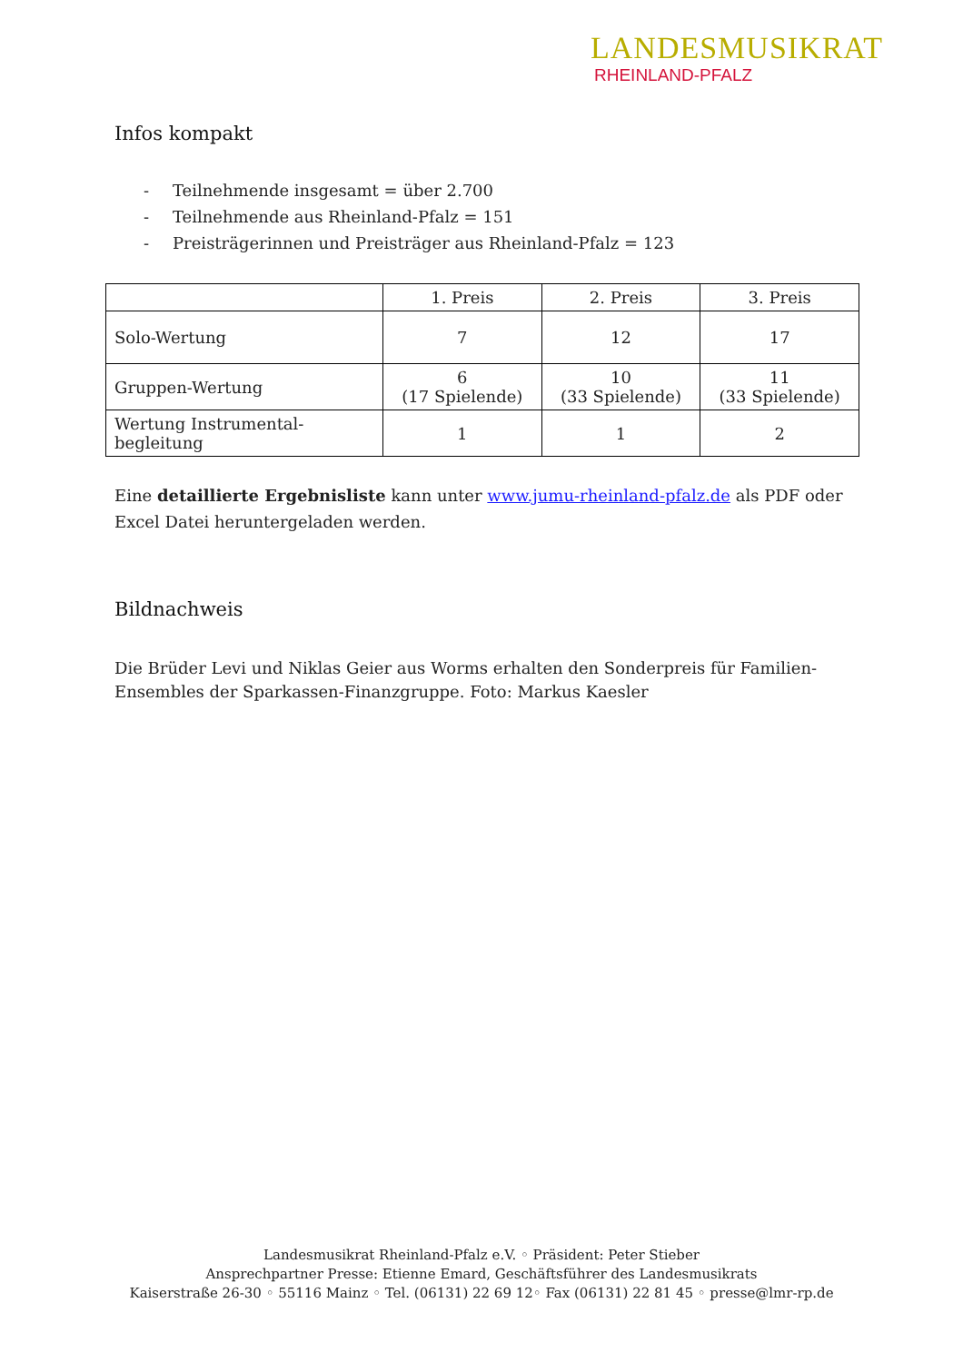LANDESMUSIKRAT
RHEINLAND-PFALZ
Infos kompakt
- Teilnehmende insgesamt = über 2.700
- Teilnehmende aus Rheinland-Pfalz = 151
- Preisträgerinnen und Preisträger aus Rheinland-Pfalz = 123
| | 1. Preis | 2. Preis | 3. Preis |
| --- | --- | --- | --- |
| Solo-Wertung | 7 | 12 | 17 |
| Gruppen-Wertung | 6 (17 Spielende) | 10 (33 Spielende) | 11 (33 Spielende) |
| Wertung Instrumental- begleitung | 1 | 1 | 2 |
Eine detaillierte Ergebnisliste kann unter www.jumu-rheinland-pfalz.de als PDF oder Excel Datei heruntergeladen werden.
Bildnachweis
Die Brüder Levi und Niklas Geier aus Worms erhalten den Sonderpreis für Familien-
Ensembles der Sparkassen-Finanzgruppe. Foto: Markus Kaesler
Landesmusikrat Rheinland-Pfalz e.V. ◦ Präsident: Peter Stieber
Ansprechpartner Presse: Etienne Emard, Geschäftsführer des Landesmusikrats
Kaiserstraße 26-30 ◦ 55116 Mainz ◦ Tel. (06131) 22 69 12◦ Fax (06131) 22 81 45 ◦ presse@lmr-rp.de